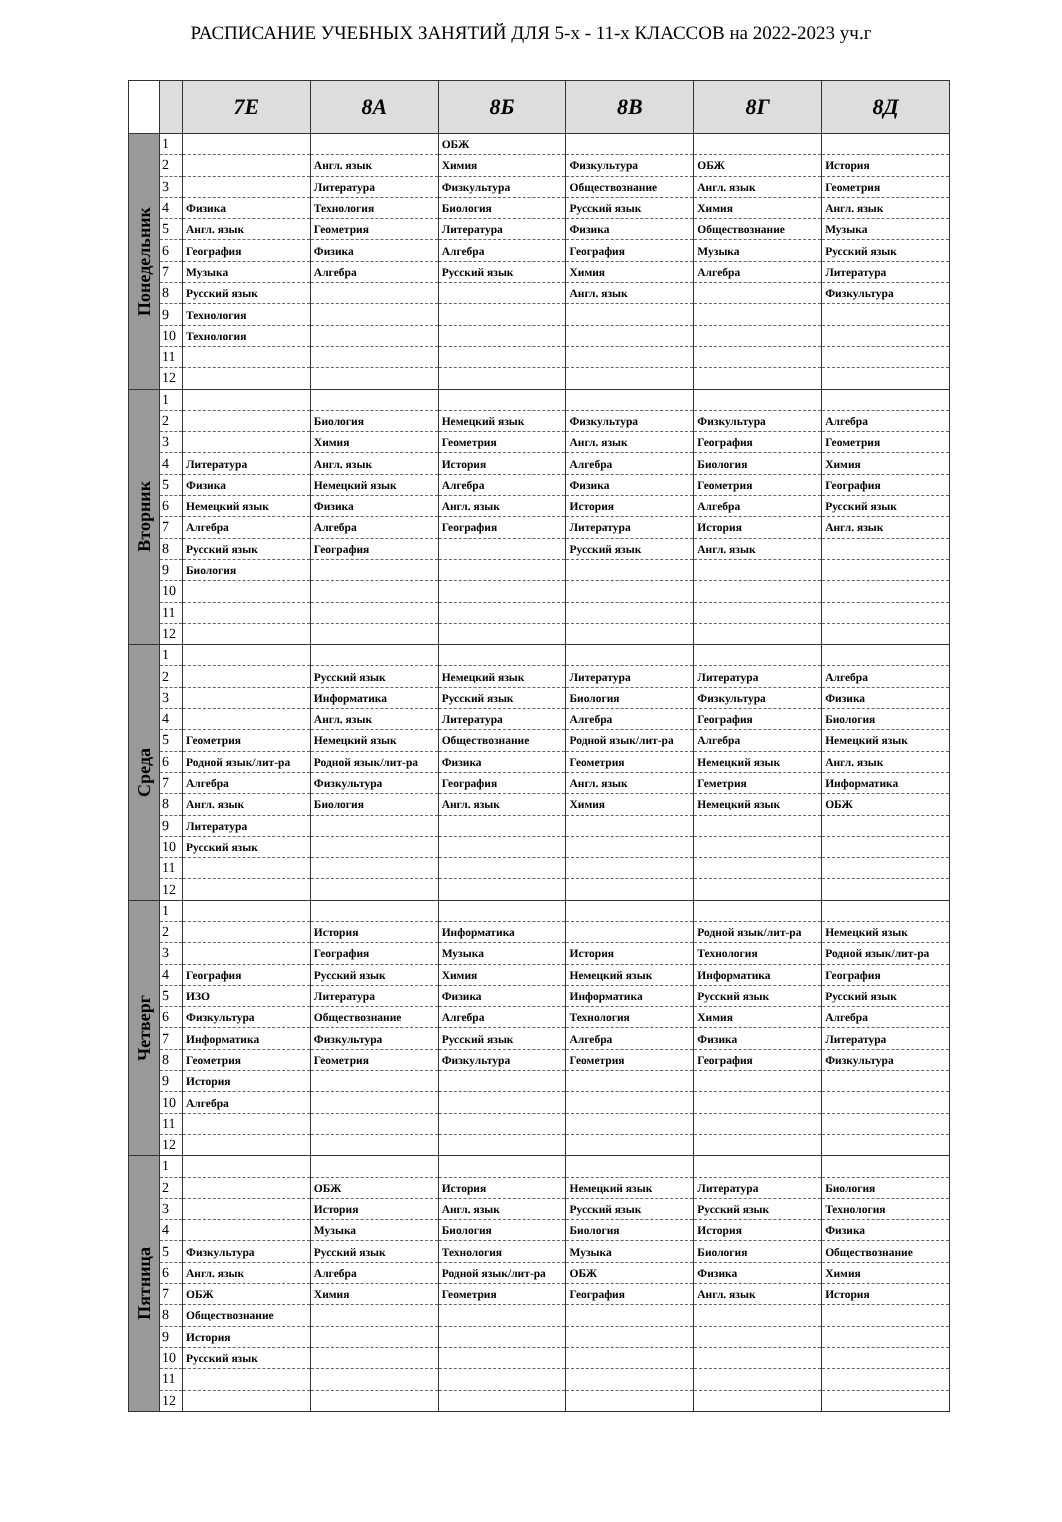РАСПИСАНИЕ УЧЕБНЫХ ЗАНЯТИЙ ДЛЯ 5-х - 11-х КЛАССОВ на 2022-2023 уч.г
| | | 7Е | 8А | 8Б | 8В | 8Г | 8Д |
| --- | --- | --- | --- | --- | --- | --- | --- |
| Понедельник | 1 | | | ОБЖ | | | |
| | 2 | | Англ. язык | Химия | Физкультура | ОБЖ | История |
| | 3 | | Литература | Физкультура | Обществознание | Англ. язык | Геометрия |
| | 4 | Физика | Технология | Биология | Русский язык | Химия | Англ. язык |
| | 5 | Англ. язык | Геометрия | Литература | Физика | Обществознание | Музыка |
| | 6 | География | Физика | Алгебра | География | Музыка | Русский язык |
| | 7 | Музыка | Алгебра | Русский язык | Химия | Алгебра | Литература |
| | 8 | Русский язык | | | Англ. язык | | Физкультура |
| | 9 | Технология | | | | | |
| | 10 | Технология | | | | | |
| | 11 | | | | | | |
| | 12 | | | | | | |
| Вторник | 1 | | | | | | |
| | 2 | | Биология | Немецкий язык | Физкультура | Физкультура | Алгебра |
| | 3 | | Химия | Геометрия | Англ. язык | География | Геометрия |
| | 4 | Литература | Англ. язык | История | Алгебра | Биология | Химия |
| | 5 | Физика | Немецкий язык | Алгебра | Физика | Геометрия | География |
| | 6 | Немецкий язык | Физика | Англ. язык | История | Алгебра | Русский язык |
| | 7 | Алгебра | Алгебра | География | Литература | История | Англ. язык |
| | 8 | Русский язык | География | | Русский язык | Англ. язык | |
| | 9 | Биология | | | | | |
| | 10 | | | | | | |
| | 11 | | | | | | |
| | 12 | | | | | | |
| Среда | 1 | | | | | | |
| | 2 | | Русский язык | Немецкий язык | Литература | Литература | Алгебра |
| | 3 | | Информатика | Русский язык | Биология | Физкультура | Физика |
| | 4 | | Англ. язык | Литература | Алгебра | География | Биология |
| | 5 | Геометрия | Немецкий язык | Обществознание | Родной язык/лит-ра | Алгебра | Немецкий язык |
| | 6 | Родной язык/лит-ра | Родной язык/лит-ра | Физика | Геометрия | Немецкий язык | Англ. язык |
| | 7 | Алгебра | Физкультура | География | Англ. язык | Геметрия | Информатика |
| | 8 | Англ. язык | Биология | Англ. язык | Химия | Немецкий язык | ОБЖ |
| | 9 | Литература | | | | | |
| | 10 | Русский язык | | | | | |
| | 11 | | | | | | |
| | 12 | | | | | | |
| Четверг | 1 | | | | | | |
| | 2 | | История | Информатика | | Родной язык/лит-ра | Немецкий язык |
| | 3 | | География | Музыка | История | Технология | Родной язык/лит-ра |
| | 4 | География | Русский язык | Химия | Немецкий язык | Информатика | География |
| | 5 | ИЗО | Литература | Физика | Информатика | Русский язык | Русский язык |
| | 6 | Физкультура | Обществознание | Алгебра | Технология | Химия | Алгебра |
| | 7 | Информатика | Физкультура | Русский язык | Алгебра | Физика | Литература |
| | 8 | Геометрия | Геометрия | Физкультура | Геометрия | География | Физкультура |
| | 9 | История | | | | | |
| | 10 | Алгебра | | | | | |
| | 11 | | | | | | |
| | 12 | | | | | | |
| Пятница | 1 | | | | | | |
| | 2 | | ОБЖ | История | Немецкий язык | Литература | Биология |
| | 3 | | История | Англ. язык | Русский язык | Русский язык | Технология |
| | 4 | | Музыка | Биология | Биология | История | Физика |
| | 5 | Физкультура | Русский язык | Технология | Музыка | Биология | Обществознание |
| | 6 | Англ. язык | Алгебра | Родной язык/лит-ра | ОБЖ | Физика | Химия |
| | 7 | ОБЖ | Химия | Геометрия | География | Англ. язык | История |
| | 8 | Обществознание | | | | | |
| | 9 | История | | | | | |
| | 10 | Русский язык | | | | | |
| | 11 | | | | | | |
| | 12 | | | | | | |